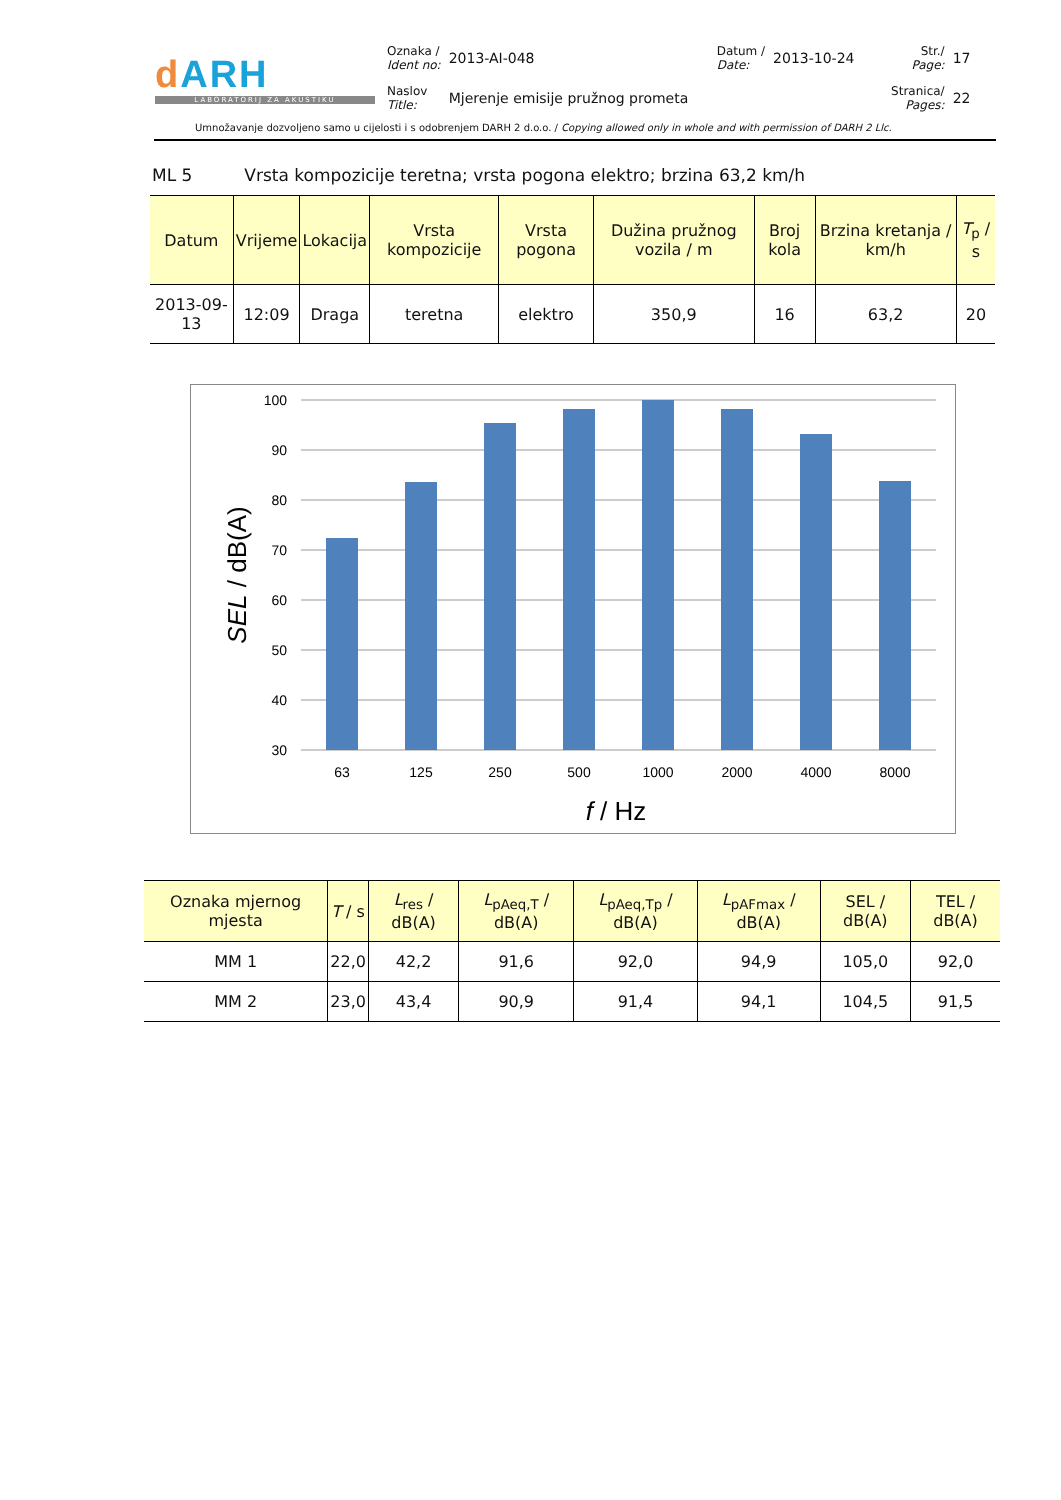dARH
LABORATORIJ ZA AKUSTIKU
| Oznaka / Ident no: | 2013-AI-048 | Datum / Date: | 2013-10-24 | Str./ Page: | 17 |
| Naslov Title: | Mjerenje emisije pružnog prometa | | | Stranica/ Pages: | 22 |
Umnožavanje dozvoljeno samo u cijelosti i s odobrenjem DARH 2 d.o.o. / Copying allowed only in whole and with permission of DARH 2 Llc.
ML 5 Vrsta kompozicije teretna; vrsta pogona elektro; brzina 63,2 km/h
| Datum | Vrijeme | Lokacija | Vrsta kompozicije | Vrsta pogona | Dužina pružnog vozila / m | Broj kola | Brzina kretanja / km/h | T<sub>p</sub> / s |
| --- | --- | --- | --- | --- | --- | --- | --- | --- |
| 2013-09-13 | 12:09 | Draga | teretna | elektro | 350,9 | 16 | 63,2 | 20 |
100
90
80
70
60
50
40
30
63
125
250
500
1000
2000
4000
8000
f / Hz
SEL / dB(A)
| Oznaka mjernog mjesta | T / s | L<sub>res</sub> / dB(A) | L<sub>pAeq,T</sub> / dB(A) | L<sub>pAeq,Tp</sub> / dB(A) | L<sub>pAFmax</sub> / dB(A) | SEL / dB(A) | TEL / dB(A) |
| --- | --- | --- | --- | --- | --- | --- | --- |
| MM 1 | 22,0 | 42,2 | 91,6 | 92,0 | 94,9 | 105,0 | 92,0 |
| MM 2 | 23,0 | 43,4 | 90,9 | 91,4 | 94,1 | 104,5 | 91,5 |